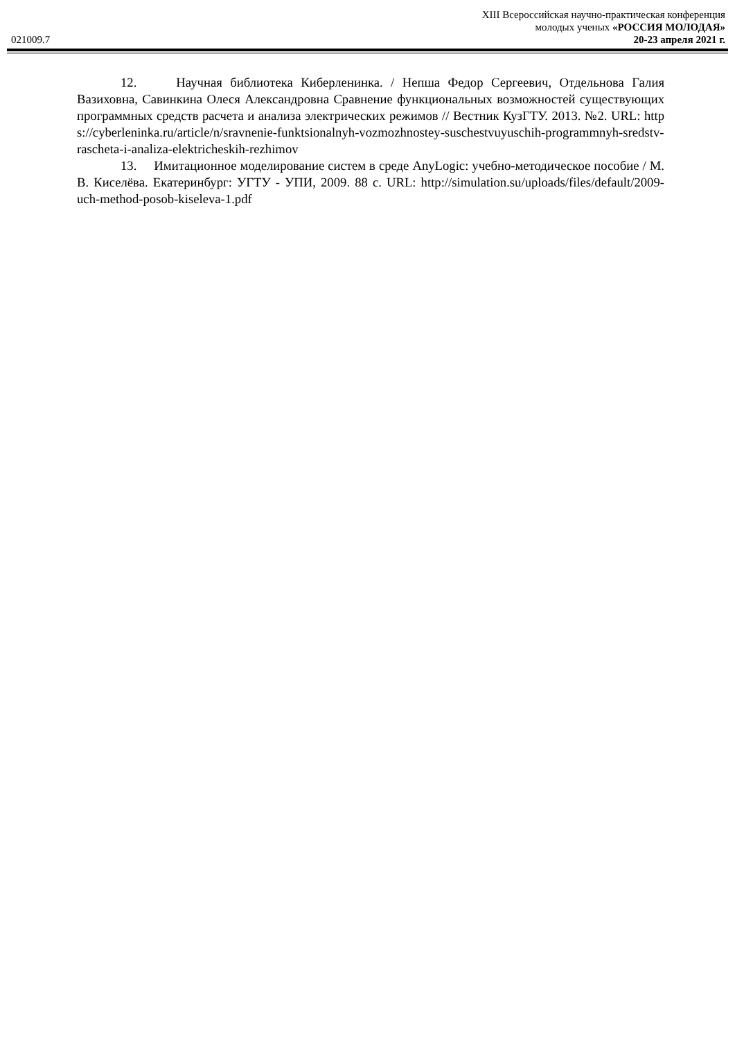XIII Всероссийская научно-практическая конференция
молодых ученых «РОССИЯ МОЛОДАЯ»
021009.7 20-23 апреля 2021 г.
12. Научная библиотека Киберленинка. / Непша Федор Сергеевич, Отдельнова Галия Вазиховна, Савинкина Олеся Александровна Сравнение функциональных возможностей существующих программных средств расчета и анализа электрических режимов // Вестник КузГТУ. 2013. №2. URL: https://cyberleninka.ru/article/n/sravnenie-funktsionalnyh-vozmozhnostey-suschestvuyuschih-programmnyh-sredstv-rascheta-i-analiza-elektricheskih-rezhimov
13. Имитационное моделирование систем в среде AnyLogic: учебно-методическое пособие / М. В. Киселёва. Екатеринбург: УГТУ - УПИ, 2009. 88 с. URL: http://simulation.su/uploads/files/default/2009-uch-method-posob-kiseleva-1.pdf